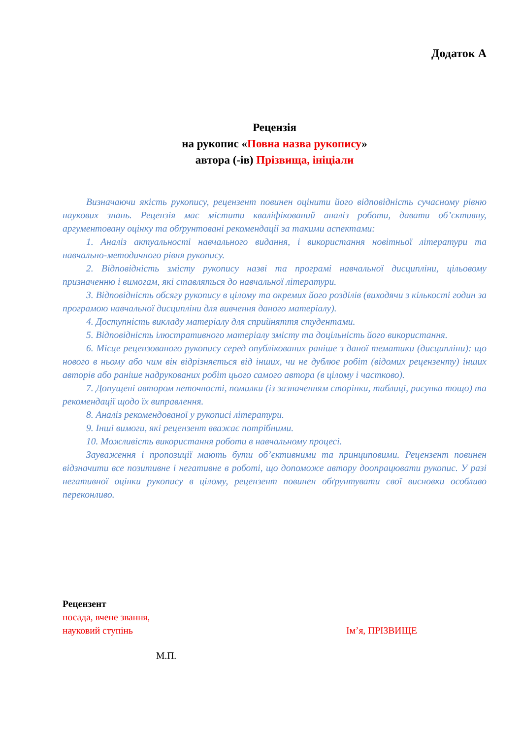Додаток А
Рецензія
на рукопис «Повна назва рукопису»
автора (-ів) Прізвища, ініціали
Визначаючи якість рукопису, рецензент повинен оцінити його відповідність сучасному рівню наукових знань. Рецензія має містити кваліфікований аналіз роботи, давати об’єктивну, аргументовану оцінку та обґрунтовані рекомендації за такими аспектами:
1. Аналіз актуальності навчального видання, і використання новітньої літератури та навчально-методичного рівня рукопису.
2. Відповідність змісту рукопису назві та програмі навчальної дисципліни, цільовому призначенню і вимогам, які ставляться до навчальної літератури.
3. Відповідність обсягу рукопису в цілому та окремих його розділів (виходячи з кількості годин за програмою навчальної дисципліни для вивчення даного матеріалу).
4. Доступність викладу матеріалу для сприйняття студентами.
5. Відповідність ілюстративного матеріалу змісту та доцільність його використання.
6. Місце рецензованого рукопису серед опублікованих раніше з даної тематики (дисципліни): що нового в ньому або чим він відрізняється від інших, чи не дублює робіт (відомих рецензенту) інших авторів або раніше надрукованих робіт цього самого автора (в цілому і частково).
7. Допущені автором неточності, помилки (із зазначенням сторінки, таблиці, рисунка тощо) та рекомендації щодо їх виправлення.
8. Аналіз рекомендованої у рукописі літератури.
9. Інші вимоги, які рецензент вважає потрібними.
10. Можливість використання роботи в навчальному процесі.
Зауваження і пропозиції мають бути об’єктивними та принциповими. Рецензент повинен відзначити все позитивне і негативне в роботі, що допоможе автору доопрацювати рукопис. У разі негативної оцінки рукопису в цілому, рецензент повинен обґрунтувати свої висновки особливо переконливо.
Рецензент
посада, вчене звання,
науковий ступінь Ім’я, ПРІЗВИЩЕ
М.П.